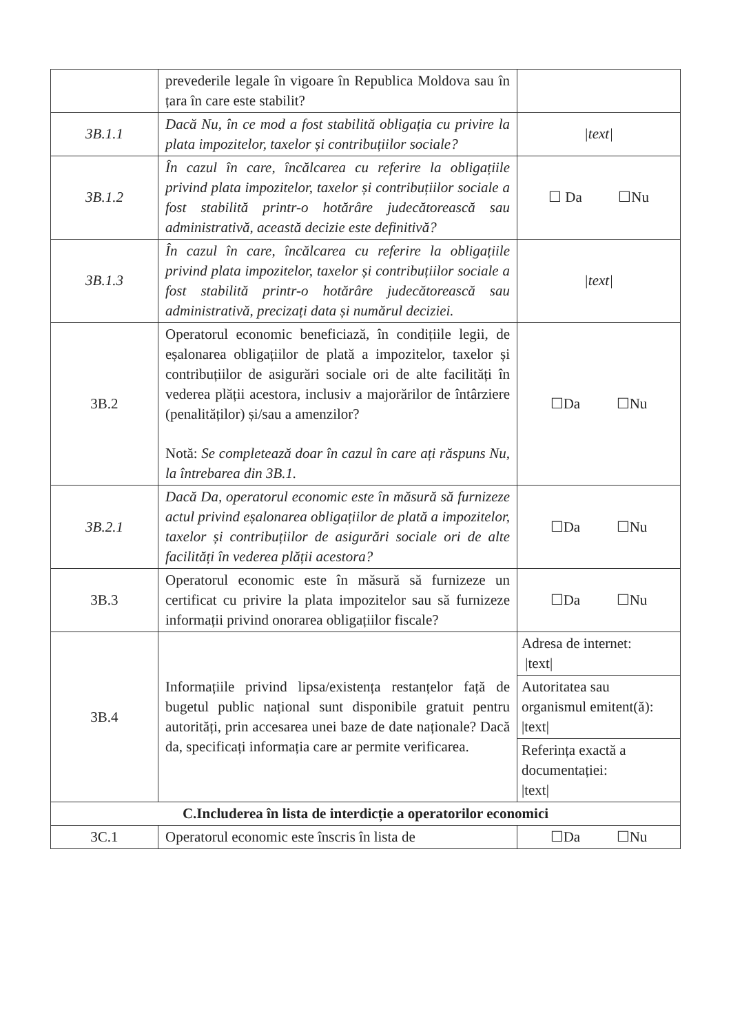| | prevederile legale în vigoare în Republica Moldova sau în țara în care este stabilit? | |
| 3B.1.1 | Dacă Nu, în ce mod a fost stabilită obligația cu privire la plata impozitelor, taxelor și contribuțiilor sociale? | /text/ |
| 3B.1.2 | În cazul în care, încălcarea cu referire la obligațiile privind plata impozitelor, taxelor și contribuțiilor sociale a fost stabilită printr-o hotărâre judecătorească sau administrativă, această decizie este definitivă? | ☐ Da ☐Nu |
| 3B.1.3 | În cazul în care, încălcarea cu referire la obligațiile privind plata impozitelor, taxelor și contribuțiilor sociale a fost stabilită printr-o hotărâre judecătorească sau administrativă, precizați data și numărul deciziei. | /text/ |
| 3B.2 | Operatorul economic beneficiază, în condițiile legii, de eșalonarea obligațiilor de plată a impozitelor, taxelor și contribuțiilor de asigurări sociale ori de alte facilități în vederea plății acestora, inclusiv a majorărilor de întârziere (penalităților) și/sau a amenzilor? Notă: Se completează doar în cazul în care ați răspuns Nu, la întrebarea din 3B.1. | ☐Da ☐Nu |
| 3B.2.1 | Dacă Da, operatorul economic este în măsură să furnizeze actul privind eșalonarea obligațiilor de plată a impozitelor, taxelor și contribuțiilor de asigurări sociale ori de alte facilități în vederea plății acestora? | ☐Da ☐Nu |
| 3B.3 | Operatorul economic este în măsură să furnizeze un certificat cu privire la plata impozitelor sau să furnizeze informații privind onorarea obligațiilor fiscale? | ☐Da ☐Nu |
| 3B.4 | Informațiile privind lipsa/existența restanțelor față de bugetul public național sunt disponibile gratuit pentru autorități, prin accesarea unei baze de date naționale? Dacă da, specificați informația care ar permite verificarea. | Adresa de internet: /text/ Autoritatea sau organismul emitent(ă): /text/ Referința exactă a documentației: /text/ |
| C.Includerea în lista de interdicție a operatorilor economici | | |
| 3C.1 | Operatorul economic este înscris în lista de | ☐Da ☐Nu |